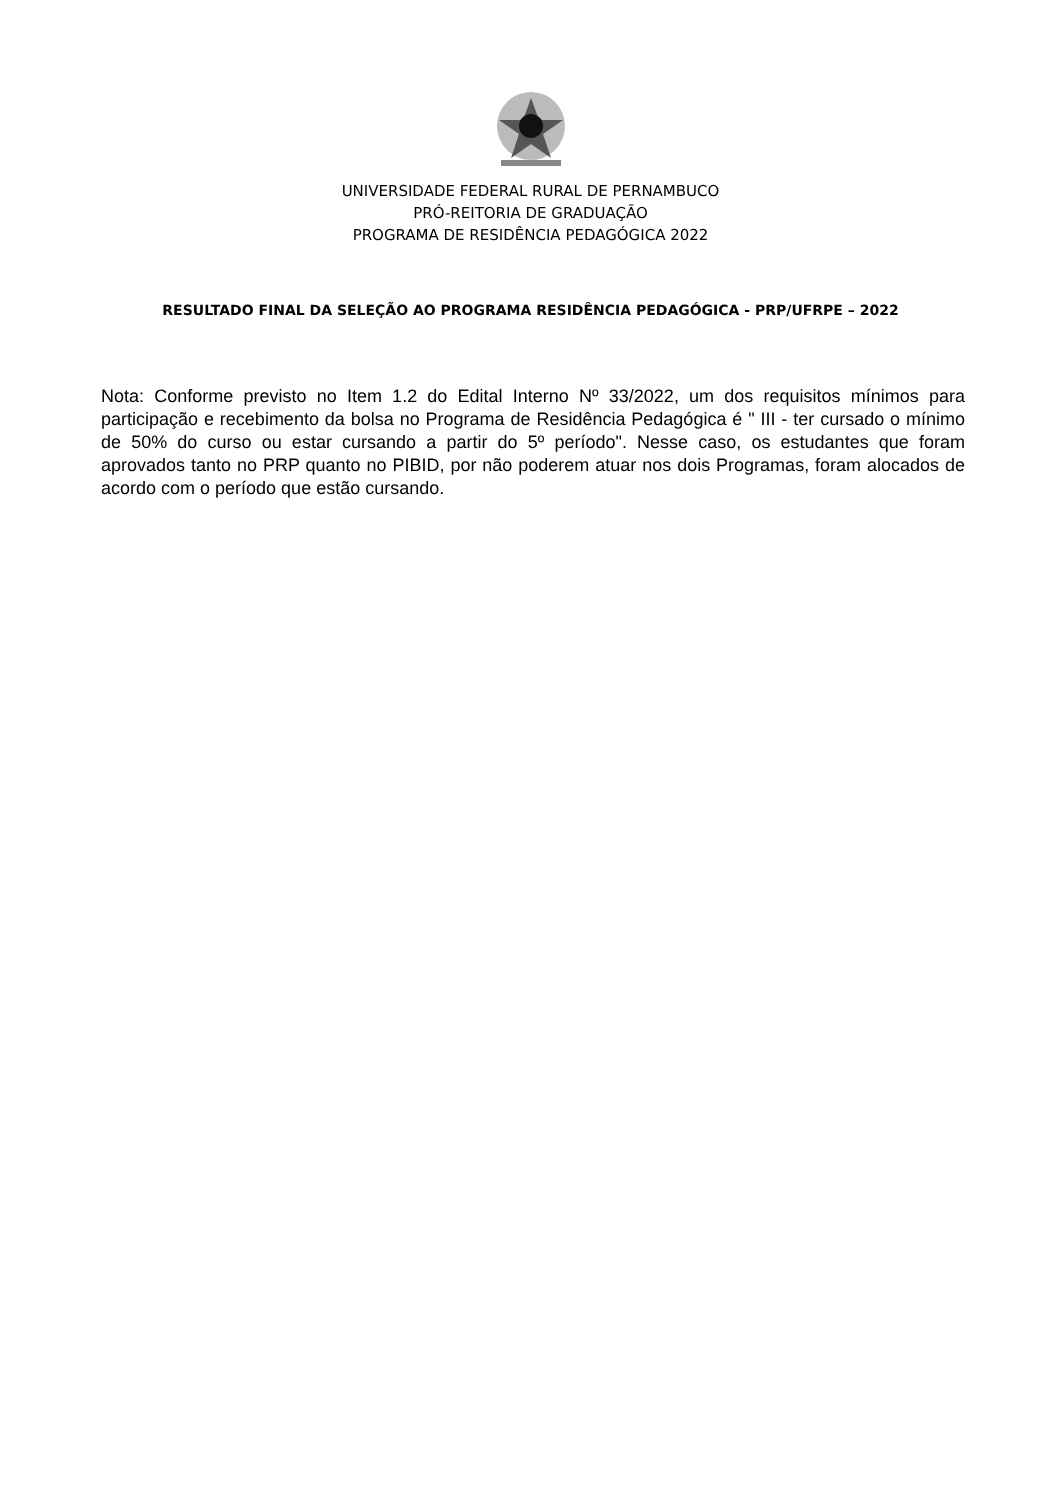UNIVERSIDADE FEDERAL RURAL DE PERNAMBUCO
PRÓ-REITORIA DE GRADUAÇÃO
PROGRAMA DE RESIDÊNCIA PEDAGÓGICA 2022
RESULTADO FINAL DA SELEÇÃO AO PROGRAMA RESIDÊNCIA PEDAGÓGICA - PRP/UFRPE – 2022
Nota: Conforme previsto no Item 1.2 do Edital Interno Nº 33/2022, um dos requisitos mínimos para participação e recebimento da bolsa no Programa de Residência Pedagógica é " III - ter cursado o mínimo de 50% do curso ou estar cursando a partir do 5º período". Nesse caso, os estudantes que foram aprovados tanto no PRP quanto no PIBID, por não poderem atuar nos dois Programas, foram alocados de acordo com o período que estão cursando.